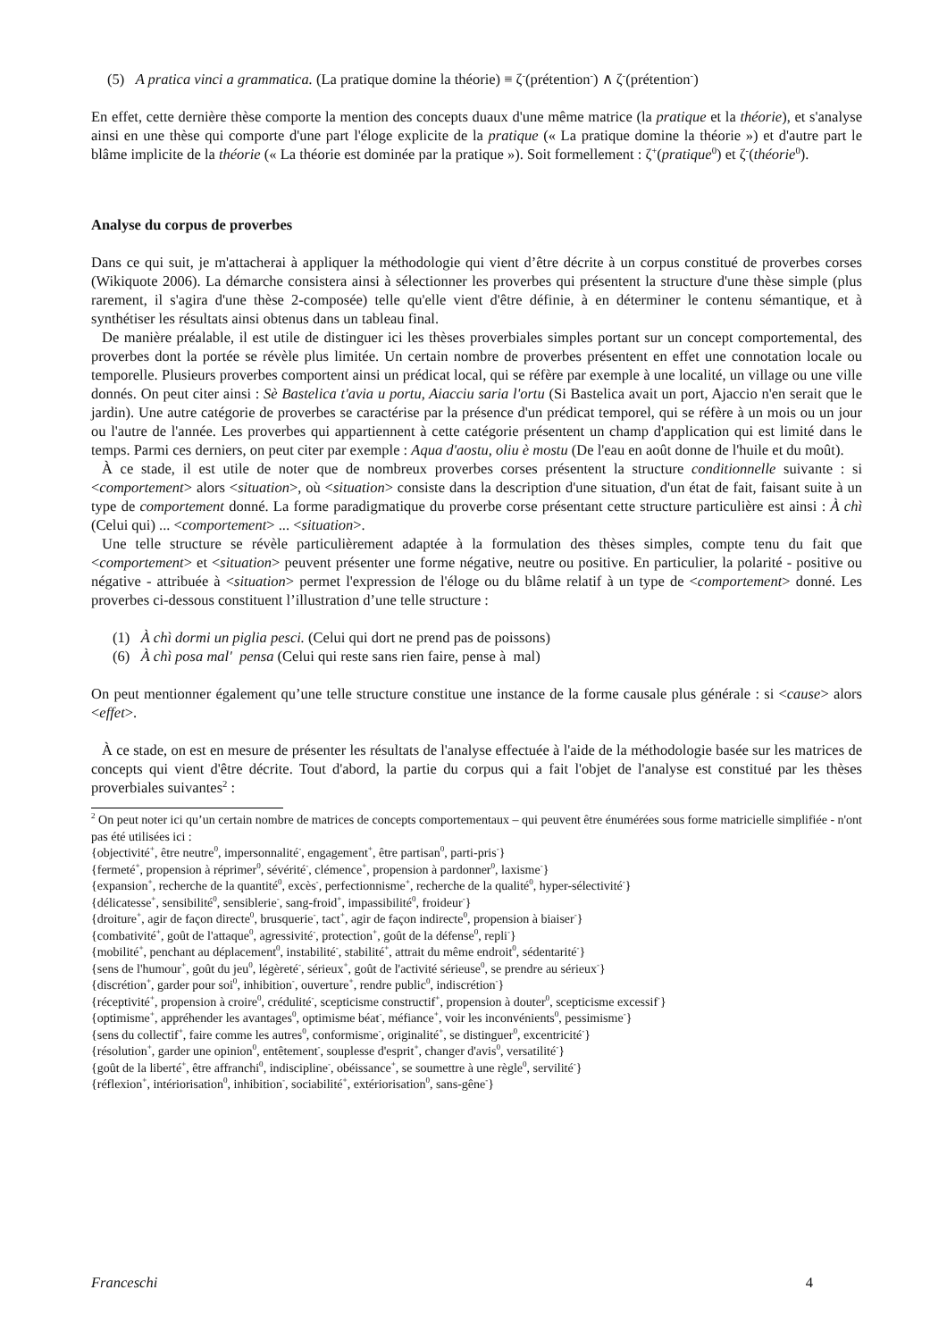(5) A pratica vinci a grammatica. (La pratique domine la théorie) ≡ ζ<sup>-</sup>(prétention<sup>-</sup>) ∧ ζ<sup>-</sup>(prétention<sup>-</sup>)
En effet, cette dernière thèse comporte la mention des concepts duaux d'une même matrice (la pratique et la théorie), et s'analyse ainsi en une thèse qui comporte d'une part l'éloge explicite de la pratique (« La pratique domine la théorie ») et d'autre part le blâme implicite de la théorie (« La théorie est dominée par la pratique »). Soit formellement : ζ<sup>+</sup>(pratique<sup>0</sup>) et ζ<sup>-</sup>(théorie<sup>0</sup>).
Analyse du corpus de proverbes
Dans ce qui suit, je m'attacherai à appliquer la méthodologie qui vient d’être décrite à un corpus constitué de proverbes corses (Wikiquote 2006). La démarche consistera ainsi à sélectionner les proverbes qui présentent la structure d'une thèse simple (plus rarement, il s'agira d'une thèse 2-composée) telle qu'elle vient d'être définie, à en déterminer le contenu sémantique, et à synthétiser les résultats ainsi obtenus dans un tableau final.
De manière préalable, il est utile de distinguer ici les thèses proverbiales simples portant sur un concept comportemental, des proverbes dont la portée se révèle plus limitée. Un certain nombre de proverbes présentent en effet une connotation locale ou temporelle. Plusieurs proverbes comportent ainsi un prédicat local, qui se réfère par exemple à une localité, un village ou une ville donnés. On peut citer ainsi : Sè Bastelica t'avia u portu, Aiacciu saria l'ortu (Si Bastelica avait un port, Ajaccio n'en serait que le jardin). Une autre catégorie de proverbes se caractérise par la présence d'un prédicat temporel, qui se réfère à un mois ou un jour ou l'autre de l'année. Les proverbes qui appartiennent à cette catégorie présentent un champ d'application qui est limité dans le temps. Parmi ces derniers, on peut citer par exemple : Aqua d'aostu, oliu è mostu (De l'eau en août donne de l'huile et du moût).
À ce stade, il est utile de noter que de nombreux proverbes corses présentent la structure conditionnelle suivante : si <comportement> alors <situation>, où <situation> consiste dans la description d'une situation, d'un état de fait, faisant suite à un type de comportement donné. La forme paradigmatique du proverbe corse présentant cette structure particulière est ainsi : À chì (Celui qui) ... <comportement> ... <situation>.
Une telle structure se révèle particulièrement adaptée à la formulation des thèses simples, compte tenu du fait que <comportement> et <situation> peuvent présenter une forme négative, neutre ou positive. En particulier, la polarité - positive ou négative - attribuée à <situation> permet l'expression de l'éloge ou du blâme relatif à un type de <comportement> donné. Les proverbes ci-dessous constituent l’illustration d’une telle structure :
(1) À chì dormi un piglia pesci. (Celui qui dort ne prend pas de poissons)
(6) À chì posa mal' pensa (Celui qui reste sans rien faire, pense à mal)
On peut mentionner également qu’une telle structure constitue une instance de la forme causale plus générale : si <cause> alors <effet>.
À ce stade, on est en mesure de présenter les résultats de l'analyse effectuée à l'aide de la méthodologie basée sur les matrices de concepts qui vient d'être décrite. Tout d'abord, la partie du corpus qui a fait l'objet de l'analyse est constitué par les thèses proverbiales suivantes<sup>2</sup> :
<sup>2</sup> On peut noter ici qu’un certain nombre de matrices de concepts comportementaux – qui peuvent être énumérées sous forme matricielle simplifiée - n'ont pas été utilisées ici :
{objectivité<sup>+</sup>, être neutre<sup>0</sup>, impersonnalité<sup>-</sup>, engagement<sup>+</sup>, être partisan<sup>0</sup>, parti-pris<sup>-</sup>}
{fermeté<sup>+</sup>, propension à réprimer<sup>0</sup>, sévérité<sup>-</sup>, clémence<sup>+</sup>, propension à pardonner<sup>0</sup>, laxisme<sup>-</sup>}
{expansion<sup>+</sup>, recherche de la quantité<sup>0</sup>, excès<sup>-</sup>, perfectionnisme<sup>+</sup>, recherche de la qualité<sup>0</sup>, hyper-sélectivité<sup>-</sup>}
{délicatesse<sup>+</sup>, sensibilité<sup>0</sup>, sensiblerie<sup>-</sup>, sang-froid<sup>+</sup>, impassibilité<sup>0</sup>, froideur<sup>-</sup>}
{droiture<sup>+</sup>, agir de façon directe<sup>0</sup>, brusquerie<sup>-</sup>, tact<sup>+</sup>, agir de façon indirecte<sup>0</sup>, propension à biaiser<sup>-</sup>}
{combativité<sup>+</sup>, goût de l'attaque<sup>0</sup>, agressivité<sup>-</sup>, protection<sup>+</sup>, goût de la défense<sup>0</sup>, repli<sup>-</sup>}
{mobilité<sup>+</sup>, penchant au déplacement<sup>0</sup>, instabilité<sup>-</sup>, stabilité<sup>+</sup>, attrait du même endroit<sup>0</sup>, sédentarité<sup>-</sup>}
{sens de l'humour<sup>+</sup>, goût du jeu<sup>0</sup>, légèreté<sup>-</sup>, sérieux<sup>+</sup>, goût de l'activité sérieuse<sup>0</sup>, se prendre au sérieux<sup>-</sup>}
{discrétion<sup>+</sup>, garder pour soi<sup>0</sup>, inhibition<sup>-</sup>, ouverture<sup>+</sup>, rendre public<sup>0</sup>, indiscrétion<sup>-</sup>}
{réceptivité<sup>+</sup>, propension à croire<sup>0</sup>, crédulité<sup>-</sup>, scepticisme constructif<sup>+</sup>, propension à douter<sup>0</sup>, scepticisme excessif<sup>-</sup>}
{optimisme<sup>+</sup>, appréhender les avantages<sup>0</sup>, optimisme béat<sup>-</sup>, méfiance<sup>+</sup>, voir les inconvénients<sup>0</sup>, pessimisme<sup>-</sup>}
{sens du collectif<sup>+</sup>, faire comme les autres<sup>0</sup>, conformisme<sup>-</sup>, originalité<sup>+</sup>, se distinguer<sup>0</sup>, excentricité<sup>-</sup>}
{résolution<sup>+</sup>, garder une opinion<sup>0</sup>, entêtement<sup>-</sup>, souplesse d'esprit<sup>+</sup>, changer d'avis<sup>0</sup>, versatilité<sup>-</sup>}
{goût de la liberté<sup>+</sup>, être affranchi<sup>0</sup>, indiscipline<sup>-</sup>, obéissance<sup>+</sup>, se soumettre à une règle<sup>0</sup>, servilité<sup>-</sup>}
{réflexion<sup>+</sup>, intériorisation<sup>0</sup>, inhibition<sup>-</sup>, sociabilité<sup>+</sup>, extériorisation<sup>0</sup>, sans-gêne<sup>-</sup>}
Franceschi 4